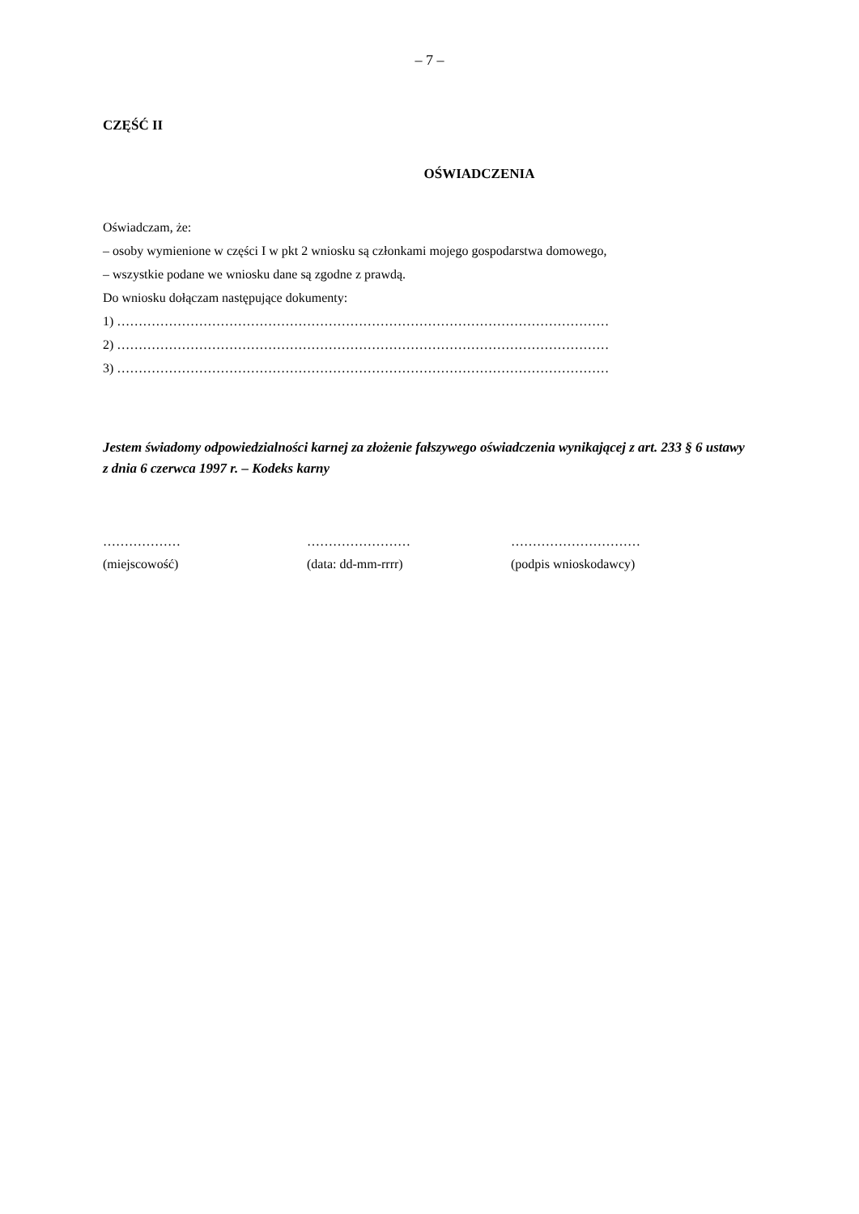– 7 –
CZĘŚĆ II
OŚWIADCZENIA
Oświadczam, że:
– osoby wymienione w części I w pkt 2 wniosku są członkami mojego gospodarstwa domowego,
– wszystkie podane we wniosku dane są zgodne z prawdą.
Do wniosku dołączam następujące dokumenty:
1) ……………………………………………………………………………………………………
2) ……………………………………………………………………………………………………
3) ……………………………………………………………………………………………………
Jestem świadomy odpowiedzialności karnej za złożenie fałszywego oświadczenia wynikającej z art. 233 § 6 ustawy z dnia 6 czerwca 1997 r. – Kodeks karny
………………
(miejscowość)
……………………
(data: dd-mm-rrrr)
…………………………
(podpis wnioskodawcy)